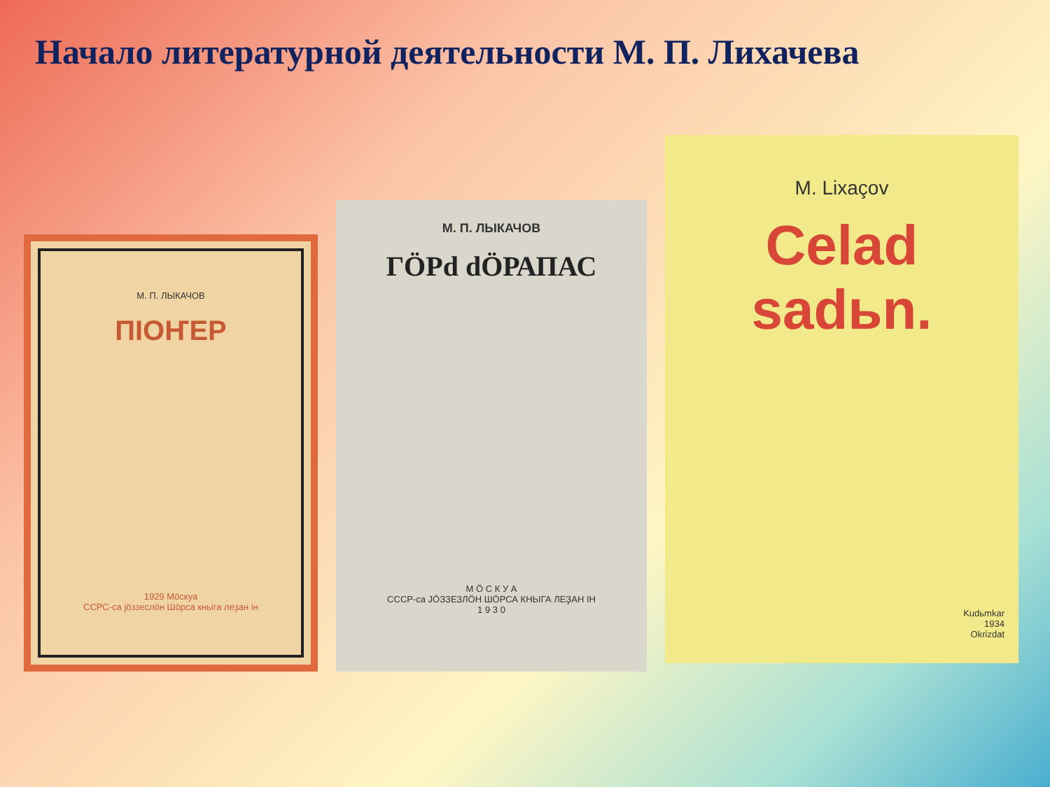Начало литературной деятельности М. П. Лихачева
М. П. ЛЫКАЧОВ
ПІОҤЕР
1929 Мöскуа
ССРС-са jöззеслöн Шöрса кньiга леҙан ін
М. П. ЛЫКАЧОВ
ГÖРd dÖРАПАС
М Ö С К У А
СССР-са JÖЗЗЕЗЛÖН ШÖРСА КНЬIГА ЛЕҘАН ІН
1 9 3 0
M. Lixaçov
Celad sadьn.
Kudьmkar
1934
Okrizdat